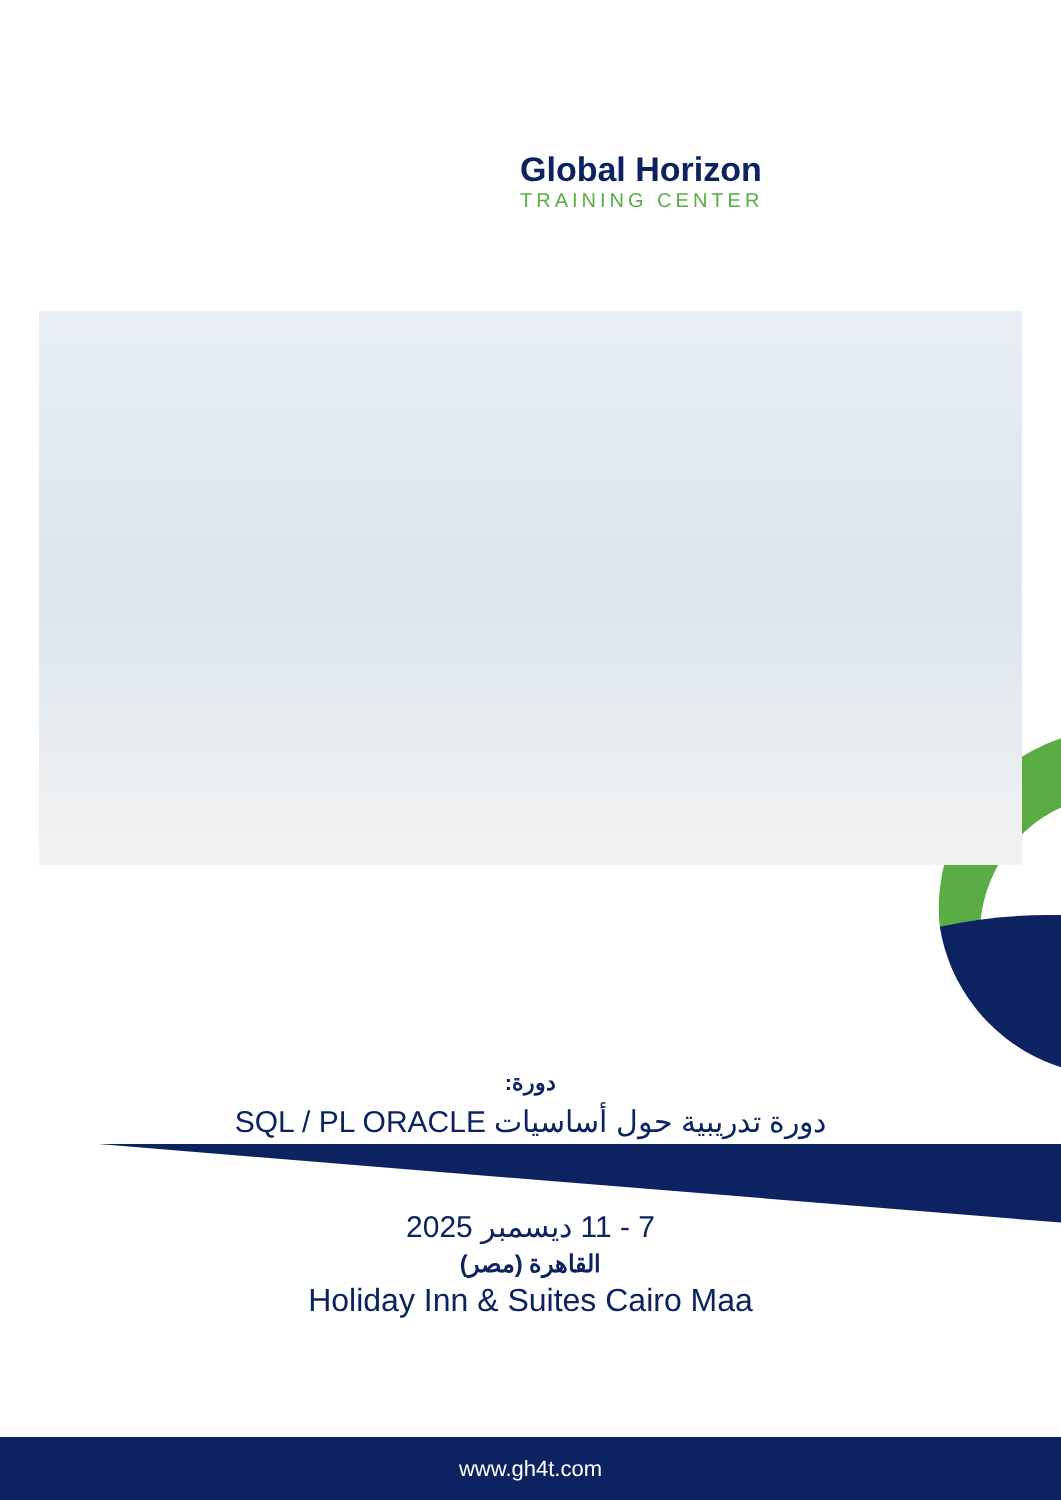Global Horizon
TRAINING CENTER
دورة:
دورة تدريبية حول أساسيات SQL / PL ORACLE
7 - 11 ديسمبر 2025
القاهرة (مصر)
Holiday Inn & Suites Cairo Maa
www.gh4t.com